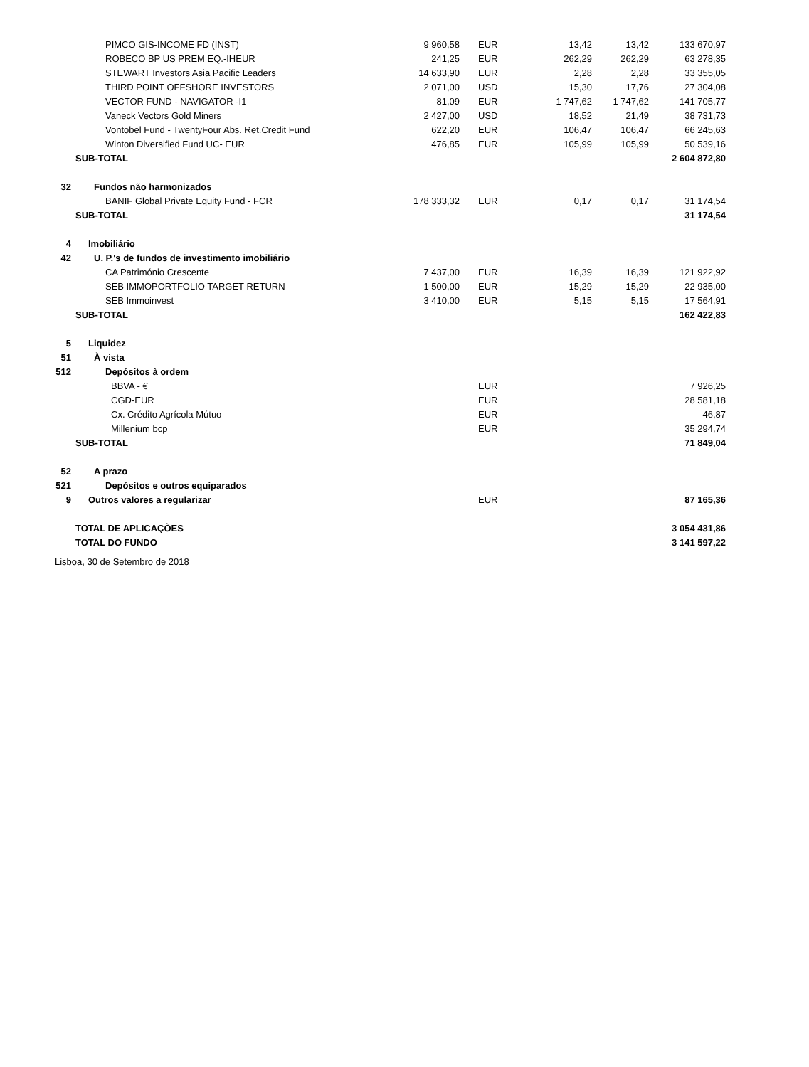| | PIMCO GIS-INCOME FD (INST) | 9 960,58 | EUR | 13,42 | 13,42 | 133 670,97 |
| | ROBECO BP US PREM EQ.-IHEUR | 241,25 | EUR | 262,29 | 262,29 | 63 278,35 |
| | STEWART Investors Asia Pacific Leaders | 14 633,90 | EUR | 2,28 | 2,28 | 33 355,05 |
| | THIRD POINT OFFSHORE INVESTORS | 2 071,00 | USD | 15,30 | 17,76 | 27 304,08 |
| | VECTOR FUND - NAVIGATOR -I1 | 81,09 | EUR | 1 747,62 | 1 747,62 | 141 705,77 |
| | Vaneck Vectors Gold Miners | 2 427,00 | USD | 18,52 | 21,49 | 38 731,73 |
| | Vontobel Fund - TwentyFour Abs. Ret.Credit Fund | 622,20 | EUR | 106,47 | 106,47 | 66 245,63 |
| | Winton Diversified Fund UC- EUR | 476,85 | EUR | 105,99 | 105,99 | 50 539,16 |
| | SUB-TOTAL | | | | | 2 604 872,80 |
| 32 | Fundos não harmonizados | | | | | |
| | BANIF Global Private Equity Fund - FCR | 178 333,32 | EUR | 0,17 | 0,17 | 31 174,54 |
| | SUB-TOTAL | | | | | 31 174,54 |
| 4 | Imobiliário | | | | | |
| 42 | U. P.'s de fundos de investimento imobiliário | | | | | |
| | CA Património Crescente | 7 437,00 | EUR | 16,39 | 16,39 | 121 922,92 |
| | SEB IMMOPORTFOLIO TARGET RETURN | 1 500,00 | EUR | 15,29 | 15,29 | 22 935,00 |
| | SEB Immoinvest | 3 410,00 | EUR | 5,15 | 5,15 | 17 564,91 |
| | SUB-TOTAL | | | | | 162 422,83 |
| 5 | Liquidez | | | | | |
| 51 | À vista | | | | | |
| 512 | Depósitos à ordem | | | | | |
| | BBVA - € | | EUR | | | 7 926,25 |
| | CGD-EUR | | EUR | | | 28 581,18 |
| | Cx. Crédito Agrícola Mútuo | | EUR | | | 46,87 |
| | Millenium bcp | | EUR | | | 35 294,74 |
| | SUB-TOTAL | | | | | 71 849,04 |
| 52 | A prazo | | | | | |
| 521 | Depósitos e outros equiparados | | | | | |
| 9 | Outros valores a regularizar | | EUR | | | 87 165,36 |
| | TOTAL DE APLICAÇÕES | | | | | 3 054 431,86 |
| | TOTAL DO FUNDO | | | | | 3 141 597,22 |
Lisboa, 30 de Setembro de 2018